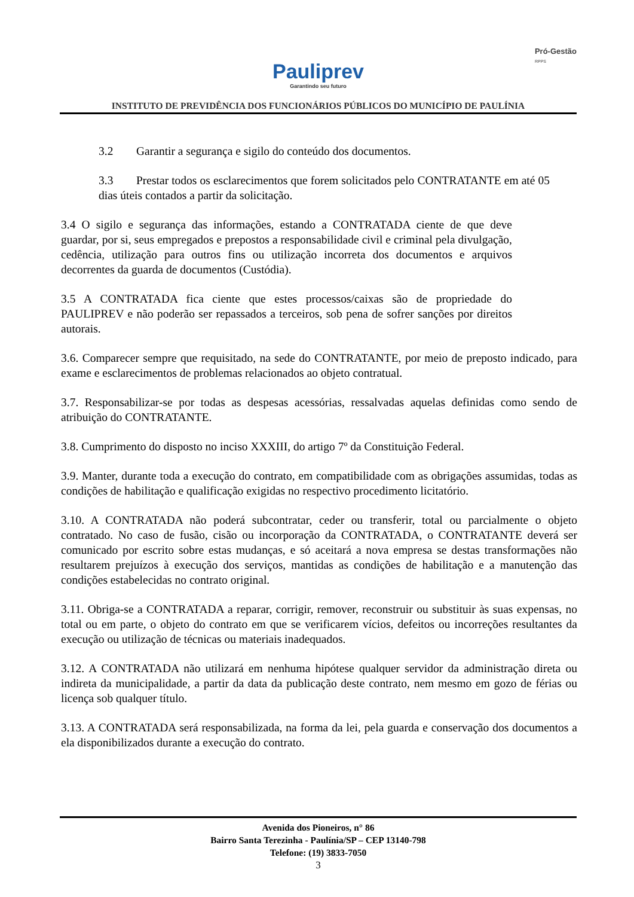Pauliprev Garantindo seu futuro
Pró-Gestão
RPPS
INSTITUTO DE PREVIDÊNCIA DOS FUNCIONÁRIOS PÚBLICOS DO MUNICÍPIO DE PAULÍNIA
3.2 Garantir a segurança e sigilo do conteúdo dos documentos.
3.3 Prestar todos os esclarecimentos que forem solicitados pelo CONTRATANTE em até 05 dias úteis contados a partir da solicitação.
3.4 O sigilo e segurança das informações, estando a CONTRATADA ciente de que deve guardar, por si, seus empregados e prepostos a responsabilidade civil e criminal pela divulgação, cedência, utilização para outros fins ou utilização incorreta dos documentos e arquivos decorrentes da guarda de documentos (Custódia).
3.5 A CONTRATADA fica ciente que estes processos/caixas são de propriedade do PAULIPREV e não poderão ser repassados a terceiros, sob pena de sofrer sanções por direitos autorais.
3.6. Comparecer sempre que requisitado, na sede do CONTRATANTE, por meio de preposto indicado, para exame e esclarecimentos de problemas relacionados ao objeto contratual.
3.7. Responsabilizar-se por todas as despesas acessórias, ressalvadas aquelas definidas como sendo de atribuição do CONTRATANTE.
3.8. Cumprimento do disposto no inciso XXXIII, do artigo 7º da Constituição Federal.
3.9. Manter, durante toda a execução do contrato, em compatibilidade com as obrigações assumidas, todas as condições de habilitação e qualificação exigidas no respectivo procedimento licitatório.
3.10. A CONTRATADA não poderá subcontratar, ceder ou transferir, total ou parcialmente o objeto contratado. No caso de fusão, cisão ou incorporação da CONTRATADA, o CONTRATANTE deverá ser comunicado por escrito sobre estas mudanças, e só aceitará a nova empresa se destas transformações não resultarem prejuízos à execução dos serviços, mantidas as condições de habilitação e a manutenção das condições estabelecidas no contrato original.
3.11. Obriga-se a CONTRATADA a reparar, corrigir, remover, reconstruir ou substituir às suas expensas, no total ou em parte, o objeto do contrato em que se verificarem vícios, defeitos ou incorreções resultantes da execução ou utilização de técnicas ou materiais inadequados.
3.12. A CONTRATADA não utilizará em nenhuma hipótese qualquer servidor da administração direta ou indireta da municipalidade, a partir da data da publicação deste contrato, nem mesmo em gozo de férias ou licença sob qualquer título.
3.13. A CONTRATADA será responsabilizada, na forma da lei, pela guarda e conservação dos documentos a ela disponibilizados durante a execução do contrato.
Avenida dos Pioneiros, n° 86
Bairro Santa Terezinha - Paulínia/SP – CEP 13140-798
Telefone: (19) 3833-7050
3